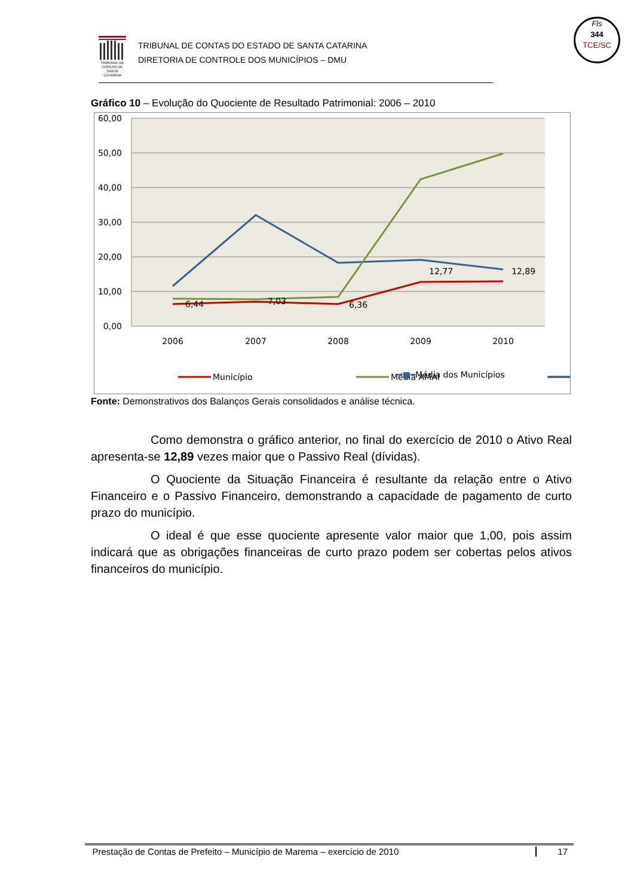TRIBUNAL DE CONTAS DE SANTA CATARINA
TRIBUNAL DE CONTAS DO ESTADO DE SANTA CATARINA
DIRETORIA DE CONTROLE DOS MUNICÍPIOS – DMU
Fls
344
TCE/SC
Gráfico 10 – Evolução do Quociente de Resultado Patrimonial: 2006 – 2010
60,00
50,00
40,00
30,00
20,00
10,00
0,00
2006
2007
2008
2009
2010
6,44
7,03
6,36
12,77
12,89
Município
Média AMAI
━■━Média dos Municípios
Fonte: Demonstrativos dos Balanços Gerais consolidados e análise técnica.
Como demonstra o gráfico anterior, no final do exercício de 2010 o Ativo Real apresenta-se 12,89 vezes maior que o Passivo Real (dívidas).
O Quociente da Situação Financeira é resultante da relação entre o Ativo Financeiro e o Passivo Financeiro, demonstrando a capacidade de pagamento de curto prazo do município.
O ideal é que esse quociente apresente valor maior que 1,00, pois assim indicará que as obrigações financeiras de curto prazo podem ser cobertas pelos ativos financeiros do município.
Prestação de Contas de Prefeito – Município de Marema – exercício de 2010 17